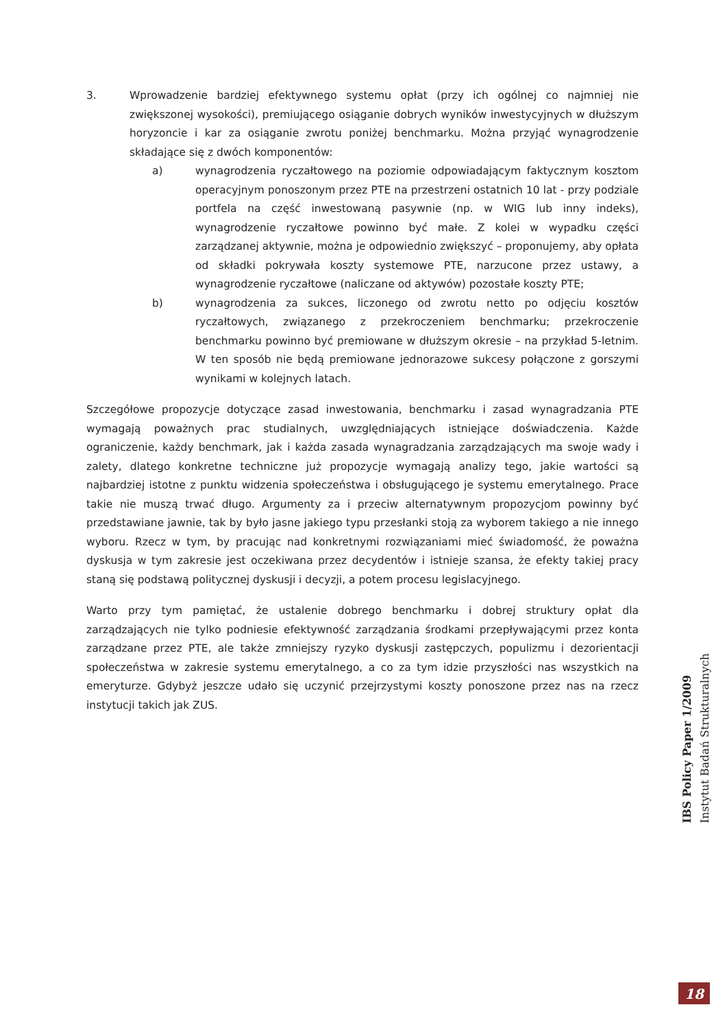3. Wprowadzenie bardziej efektywnego systemu opłat (przy ich ogólnej co najmniej nie zwiększonej wysokości), premiującego osiąganie dobrych wyników inwestycyjnych w dłuższym horyzoncie i kar za osiąganie zwrotu poniżej benchmarku. Można przyjąć wynagrodzenie składające się z dwóch komponentów:
a) wynagrodzenia ryczałtowego na poziomie odpowiadającym faktycznym kosztom operacyjnym ponoszonym przez PTE na przestrzeni ostatnich 10 lat - przy podziale portfela na część inwestowaną pasywnie (np. w WIG lub inny indeks), wynagrodzenie ryczałtowe powinno być małe. Z kolei w wypadku części zarządzanej aktywnie, można je odpowiednio zwiększyć – proponujemy, aby opłata od składki pokrywała koszty systemowe PTE, narzucone przez ustawy, a wynagrodzenie ryczałtowe (naliczane od aktywów) pozostałe koszty PTE;
b) wynagrodzenia za sukces, liczonego od zwrotu netto po odjęciu kosztów ryczałtowych, związanego z przekroczeniem benchmarku; przekroczenie benchmarku powinno być premiowane w dłuższym okresie – na przykład 5-letnim. W ten sposób nie będą premiowane jednorazowe sukcesy połączone z gorszymi wynikami w kolejnych latach.
Szczegółowe propozycje dotyczące zasad inwestowania, benchmarku i zasad wynagradzania PTE wymagają poważnych prac studialnych, uwzględniających istniejące doświadczenia. Każde ograniczenie, każdy benchmark, jak i każda zasada wynagradzania zarządzających ma swoje wady i zalety, dlatego konkretne techniczne już propozycje wymagają analizy tego, jakie wartości są najbardziej istotne z punktu widzenia społeczeństwa i obsługującego je systemu emerytalnego. Prace takie nie muszą trwać długo. Argumenty za i przeciw alternatywnym propozycjom powinny być przedstawiane jawnie, tak by było jasne jakiego typu przesłanki stoją za wyborem takiego a nie innego wyboru. Rzecz w tym, by pracując nad konkretnymi rozwiązaniami mieć świadomość, że poważna dyskusja w tym zakresie jest oczekiwana przez decydentów i istnieje szansa, że efekty takiej pracy staną się podstawą politycznej dyskusji i decyzji, a potem procesu legislacyjnego.
Warto przy tym pamiętać, że ustalenie dobrego benchmarku i dobrej struktury opłat dla zarządzających nie tylko podniesie efektywność zarządzania środkami przepływającymi przez konta zarządzane przez PTE, ale także zmniejszy ryzyko dyskusji zastępczych, populizmu i dezorientacji społeczeństwa w zakresie systemu emerytalnego, a co za tym idzie przyszłości nas wszystkich na emeryturze. Gdybyż jeszcze udało się uczynić przejrzystymi koszty ponoszone przez nas na rzecz instytucji takich jak ZUS.
IBS Policy Paper 1/2009
Instytut Badań Strukturalnych
18